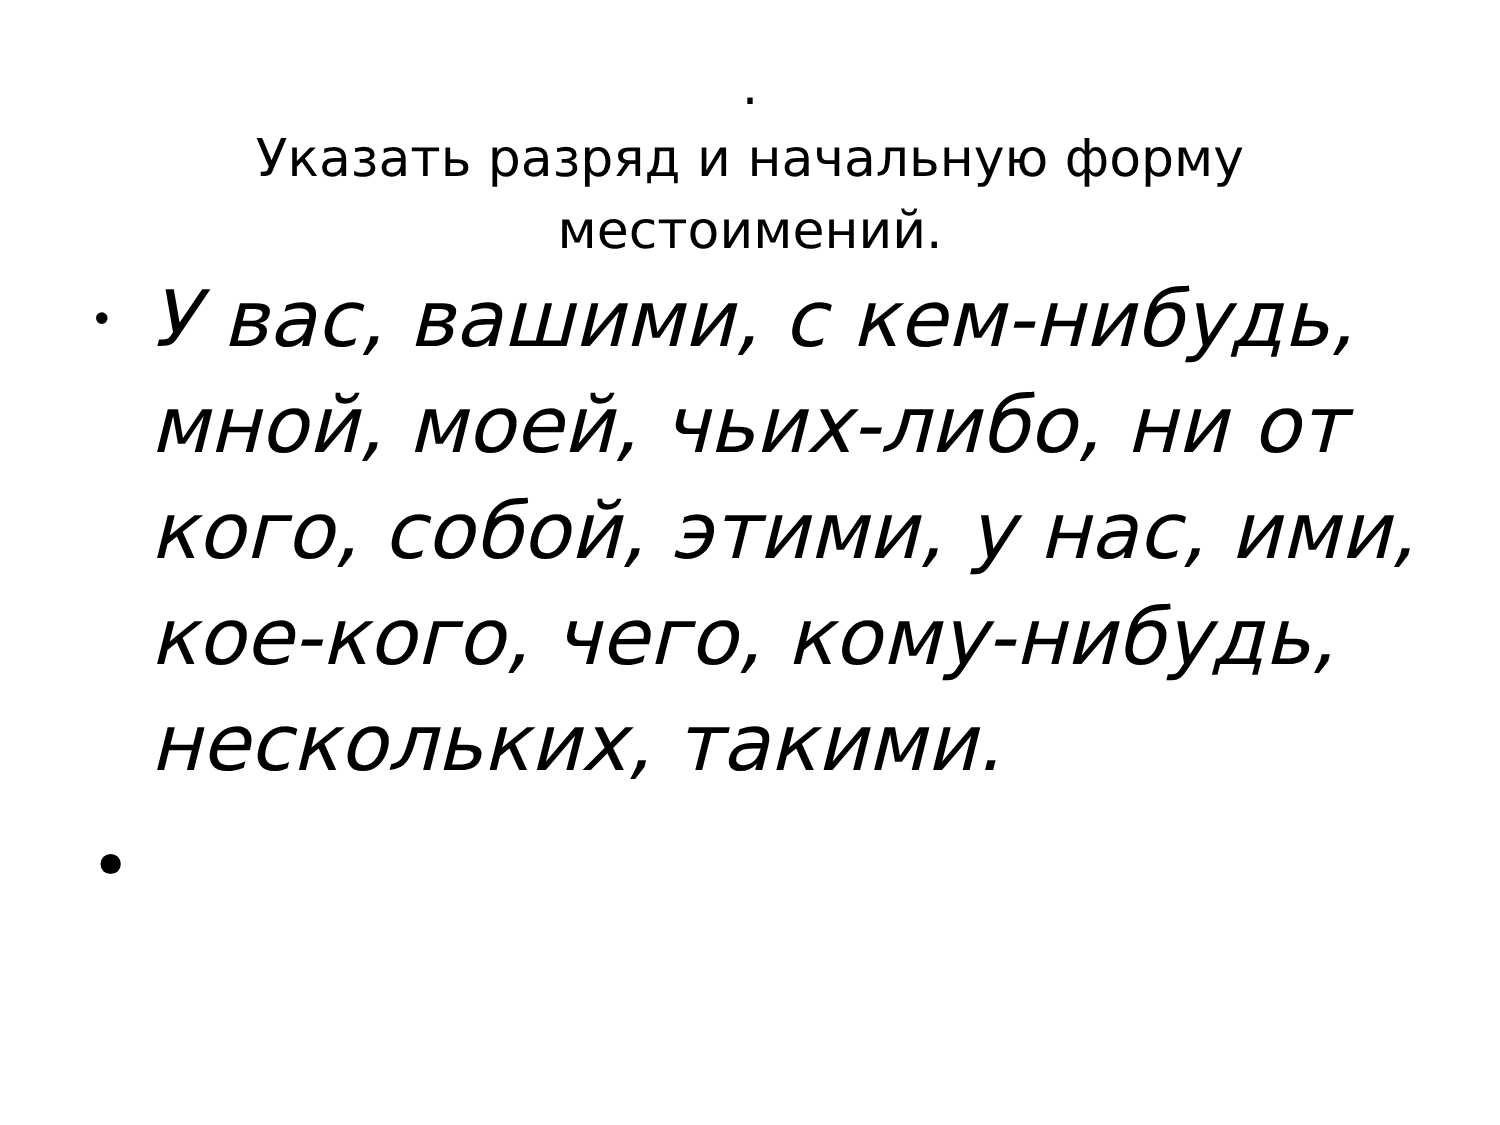.
Указать разряд и начальную форму
местоимений.
• У вас, вашими, с кем-нибудь, мной, моей, чьих-либо, ни от кого, собой, этими, у нас, ими, кое-кого, чего, кому-нибудь, нескольких, такими.
•